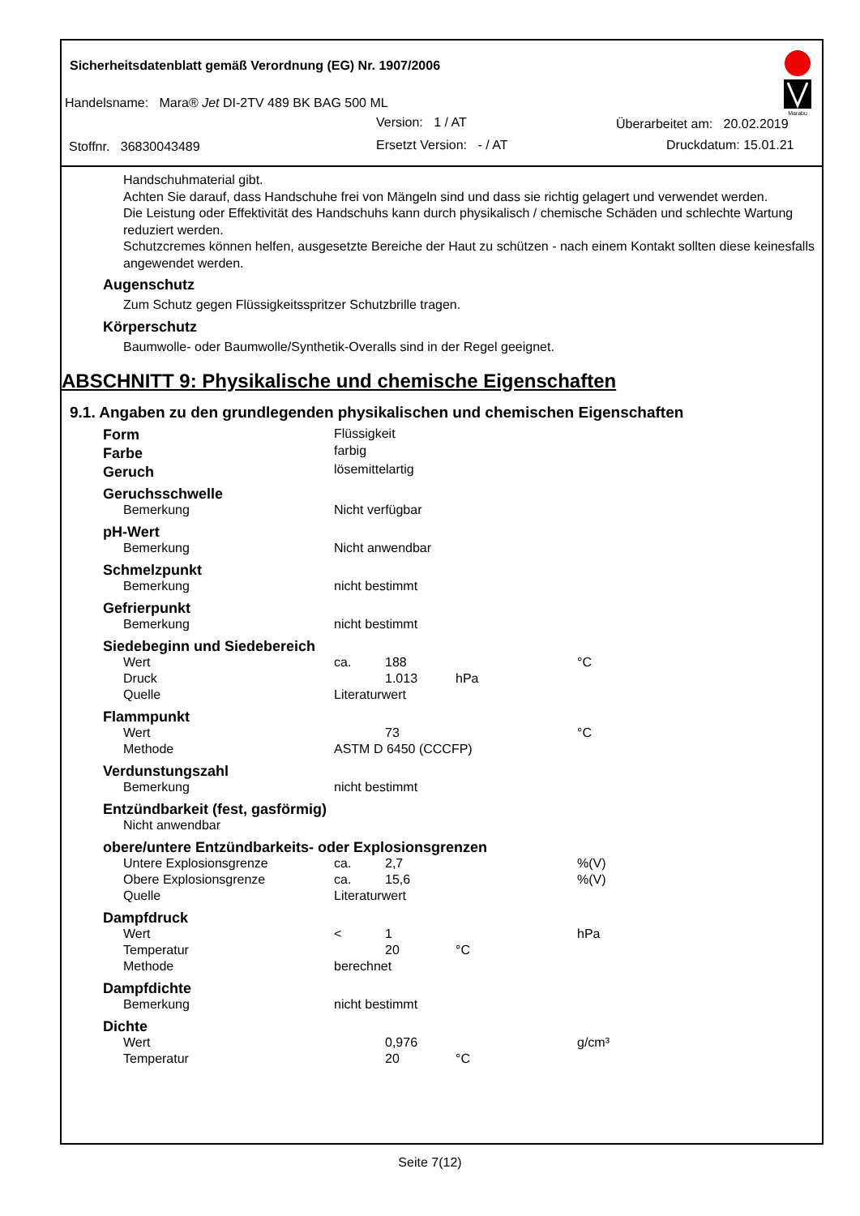Sicherheitsdatenblatt gemäß Verordnung (EG) Nr. 1907/2006
Handelsname: Mara® Jet DI-2TV 489 BK BAG 500 ML
Version: 1 / AT Überarbeitet am: 20.02.2019
Stoffnr. 36830043489 Ersetzt Version: - / AT Druckdatum: 15.01.21
Marabu
Handschuhmaterial gibt.
Achten Sie darauf, dass Handschuhe frei von Mängeln sind und dass sie richtig gelagert und verwendet werden.
Die Leistung oder Effektivität des Handschuhs kann durch physikalisch / chemische Schäden und schlechte Wartung reduziert werden.
Schutzcremes können helfen, ausgesetzte Bereiche der Haut zu schützen - nach einem Kontakt sollten diese keinesfalls angewendet werden.
Augenschutz
Zum Schutz gegen Flüssigkeitsspritzer Schutzbrille tragen.
Körperschutz
Baumwolle- oder Baumwolle/Synthetik-Overalls sind in der Regel geeignet.
ABSCHNITT 9: Physikalische und chemische Eigenschaften
9.1. Angaben zu den grundlegenden physikalischen und chemischen Eigenschaften
| Form | Flüssigkeit | | | |
| Farbe | farbig | | | |
| Geruch | lösemittelartig | | | |
| Geruchsschwelle | | | | |
| Bemerkung | Nicht verfügbar | | | |
| pH-Wert | | | | |
| Bemerkung | Nicht anwendbar | | | |
| Schmelzpunkt | | | | |
| Bemerkung | nicht bestimmt | | | |
| Gefrierpunkt | | | | |
| Bemerkung | nicht bestimmt | | | |
| Siedebeginn und Siedebereich | | | | |
| Wert | ca. | 188 | | °C |
| Druck | | 1.013 | hPa | |
| Quelle | Literaturwert | | | |
| Flammpunkt | | | | |
| Wert | | 73 | | °C |
| Methode | ASTM D 6450 (CCCFP) | | | |
| Verdunstungszahl | | | | |
| Bemerkung | nicht bestimmt | | | |
| Entzündbarkeit (fest, gasförmig) | | | | |
| Nicht anwendbar | | | | |
| obere/untere Entzündbarkeits- oder Explosionsgrenzen | | | | |
| Untere Explosionsgrenze | ca. | 2,7 | | %(V) |
| Obere Explosionsgrenze | ca. | 15,6 | | %(V) |
| Quelle | Literaturwert | | | |
| Dampfdruck | | | | |
| Wert | < | 1 | | hPa |
| Temperatur | | 20 | °C | |
| Methode | berechnet | | | |
| Dampfdichte | | | | |
| Bemerkung | nicht bestimmt | | | |
| Dichte | | | | |
| Wert | | 0,976 | | g/cm³ |
| Temperatur | | 20 | °C | |
Seite 7(12)